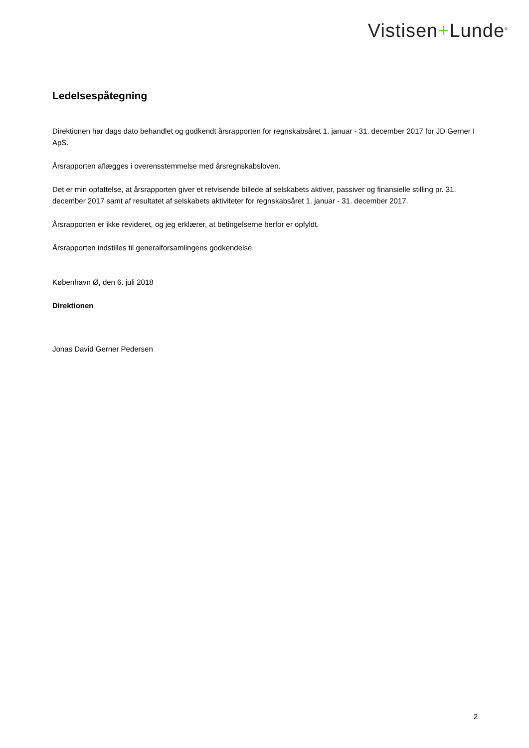Vistisen+Lunde<sup>®</sup>
Ledelsespåtegning
Direktionen har dags dato behandlet og godkendt årsrapporten for regnskabsåret 1. januar - 31. december 2017 for JD Gerner I ApS.
Årsrapporten aflægges i overensstemmelse med årsregnskabsloven.
Det er min opfattelse, at årsrapporten giver et retvisende billede af selskabets aktiver, passiver og finansielle stilling pr. 31. december 2017 samt af resultatet af selskabets aktiviteter for regnskabsåret 1. januar - 31. december 2017.
Årsrapporten er ikke revideret, og jeg erklærer, at betingelserne herfor er opfyldt.
Årsrapporten indstilles til generalforsamlingens godkendelse.
København Ø, den 6. juli 2018
Direktionen
Jonas David Gerner Pedersen
2